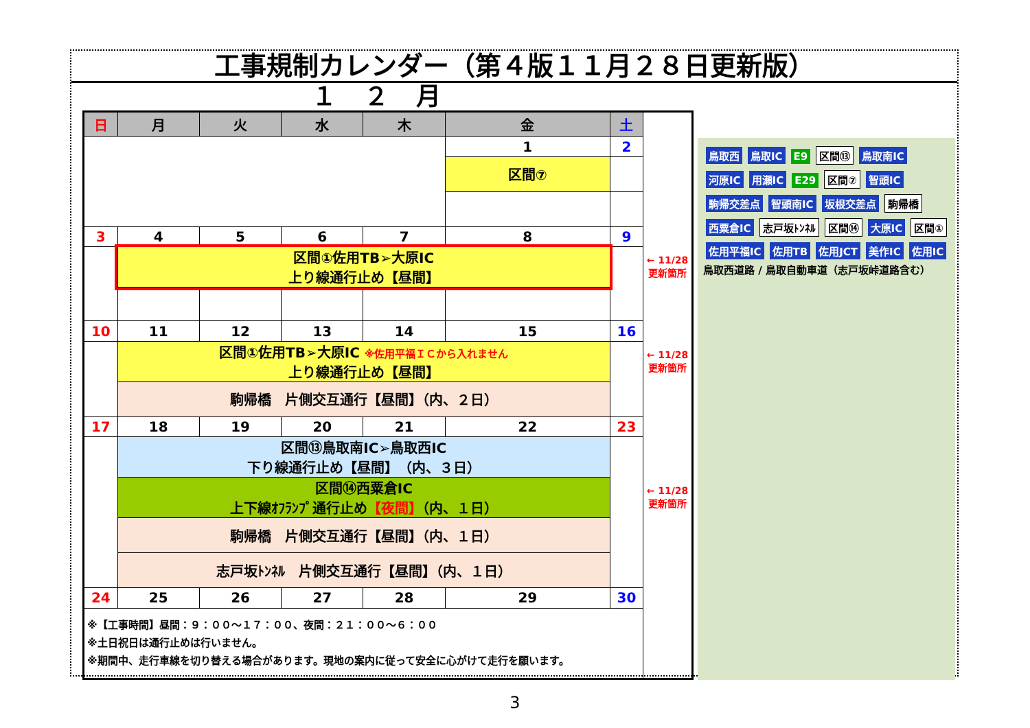工事規制カレンダー（第４版１１月２８日更新版）
１２月
| 日 | 月 | 火 | 水 | 木 | 金 | 土 | |
| --- | --- | --- | --- | --- | --- | --- | --- |
| | | | | | 1 | 2 | |
| | | | | | 区間⑦ | | |
| 3 | 4 | 5 | 6 | 7 | 8 | 9 | |
| | 区間①佐用TB➢大原IC 上り線通行止め【昼間】 | | | | | | ← 11/28 更新箇所 |
| 10 | 11 | 12 | 13 | 14 | 15 | 16 | |
| | 区間①佐用TB➢大原IC ※佐用平福ＩＣから入れません 上り線通行止め【昼間】 | | | | | | ← 11/28 更新箇所 |
| | 駒帰橋 片側交互通行【昼間】（内、２日） | | | | | | |
| 17 | 18 | 19 | 20 | 21 | 22 | 23 | |
| | 区間⑬鳥取南IC➢鳥取西IC 下り線通行止め【昼間】 （内、３日） | | | | | | |
| | 区間⑭西粟倉IC 上下線ｵﾌﾗﾝﾌﾟ通行止め 【夜間】 （内、１日） | | | | | | ← 11/28 更新箇所 |
| | 駒帰橋 片側交互通行【昼間】（内、１日） | | | | | | |
| | 志戸坂ﾄﾝﾈﾙ 片側交互通行【昼間】（内、１日） | | | | | | |
| 24 | 25 | 26 | 27 | 28 | 29 | 30 | |
| ※【工事時間】昼間：９：００～１７：００、夜間：２１：００～６：００ ※土日祝日は通行止めは行いません。 ※期間中、走行車線を切り替える場合があります。現地の案内に従って安全に心がけて走行を願います。 | | | | | | | |
鳥取西 鳥取IC E9 区間⑬ 鳥取南IC 河原IC 用瀬IC E29 区間⑦ 智頭IC 駒帰交差点 智頭南IC 坂根交差点 駒帰橋 西粟倉IC 志戸坂ﾄﾝﾈﾙ 区間⑭ 大原IC 区間① 佐用平福IC 佐用TB 佐用JCT 美作IC 佐用IC
鳥取西道路 / 鳥取自動車道（志戸坂峠道路含む）
3